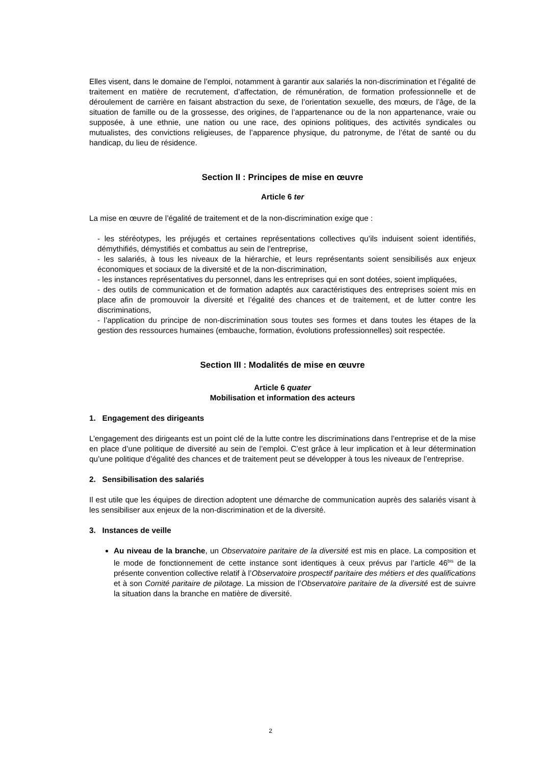Elles visent, dans le domaine de l’emploi, notamment à garantir aux salariés la non-discrimination et l’égalité de traitement en matière de recrutement, d’affectation, de rémunération, de formation professionnelle et de déroulement de carrière en faisant abstraction du sexe, de l’orientation sexuelle, des mœurs, de l’âge, de la situation de famille ou de la grossesse, des origines, de l’appartenance ou de la non appartenance, vraie ou supposée, à une ethnie, une nation ou une race, des opinions politiques, des activités syndicales ou mutualistes, des convictions religieuses, de l’apparence physique, du patronyme, de l’état de santé ou du handicap, du lieu de résidence.
Section II : Principes de mise en œuvre
Article 6 ter
La mise en œuvre de l’égalité de traitement et de la non-discrimination exige que :
- les stéréotypes, les préjugés et certaines représentations collectives qu’ils induisent soient identifiés, démythifiés, démystifiés et combattus au sein de l’entreprise,
- les salariés, à tous les niveaux de la hiérarchie, et leurs représentants soient sensibilisés aux enjeux économiques et sociaux de la diversité et de la non-discrimination,
- les instances représentatives du personnel, dans les entreprises qui en sont dotées, soient impliquées,
- des outils de communication et de formation adaptés aux caractéristiques des entreprises soient mis en place afin de promouvoir la diversité et l’égalité des chances et de traitement, et de lutter contre les discriminations,
- l’application du principe de non-discrimination sous toutes ses formes et dans toutes les étapes de la gestion des ressources humaines (embauche, formation, évolutions professionnelles) soit respectée.
Section III : Modalités de mise en œuvre
Article 6 quater
Mobilisation et information des acteurs
1. Engagement des dirigeants
L’engagement des dirigeants est un point clé de la lutte contre les discriminations dans l’entreprise et de la mise en place d’une politique de diversité au sein de l’emploi. C’est grâce à leur implication et à leur détermination qu’une politique d’égalité des chances et de traitement peut se développer à tous les niveaux de l’entreprise.
2. Sensibilisation des salariés
Il est utile que les équipes de direction adoptent une démarche de communication auprès des salariés visant à les sensibiliser aux enjeux de la non-discrimination et de la diversité.
3. Instances de veille
Au niveau de la branche, un Observatoire paritaire de la diversité est mis en place. La composition et le mode de fonctionnement de cette instance sont identiques à ceux prévus par l’article 46<sup>bis</sup> de la présente convention collective relatif à l’Observatoire prospectif paritaire des métiers et des qualifications et à son Comité paritaire de pilotage. La mission de l’Observatoire paritaire de la diversité est de suivre la situation dans la branche en matière de diversité.
2